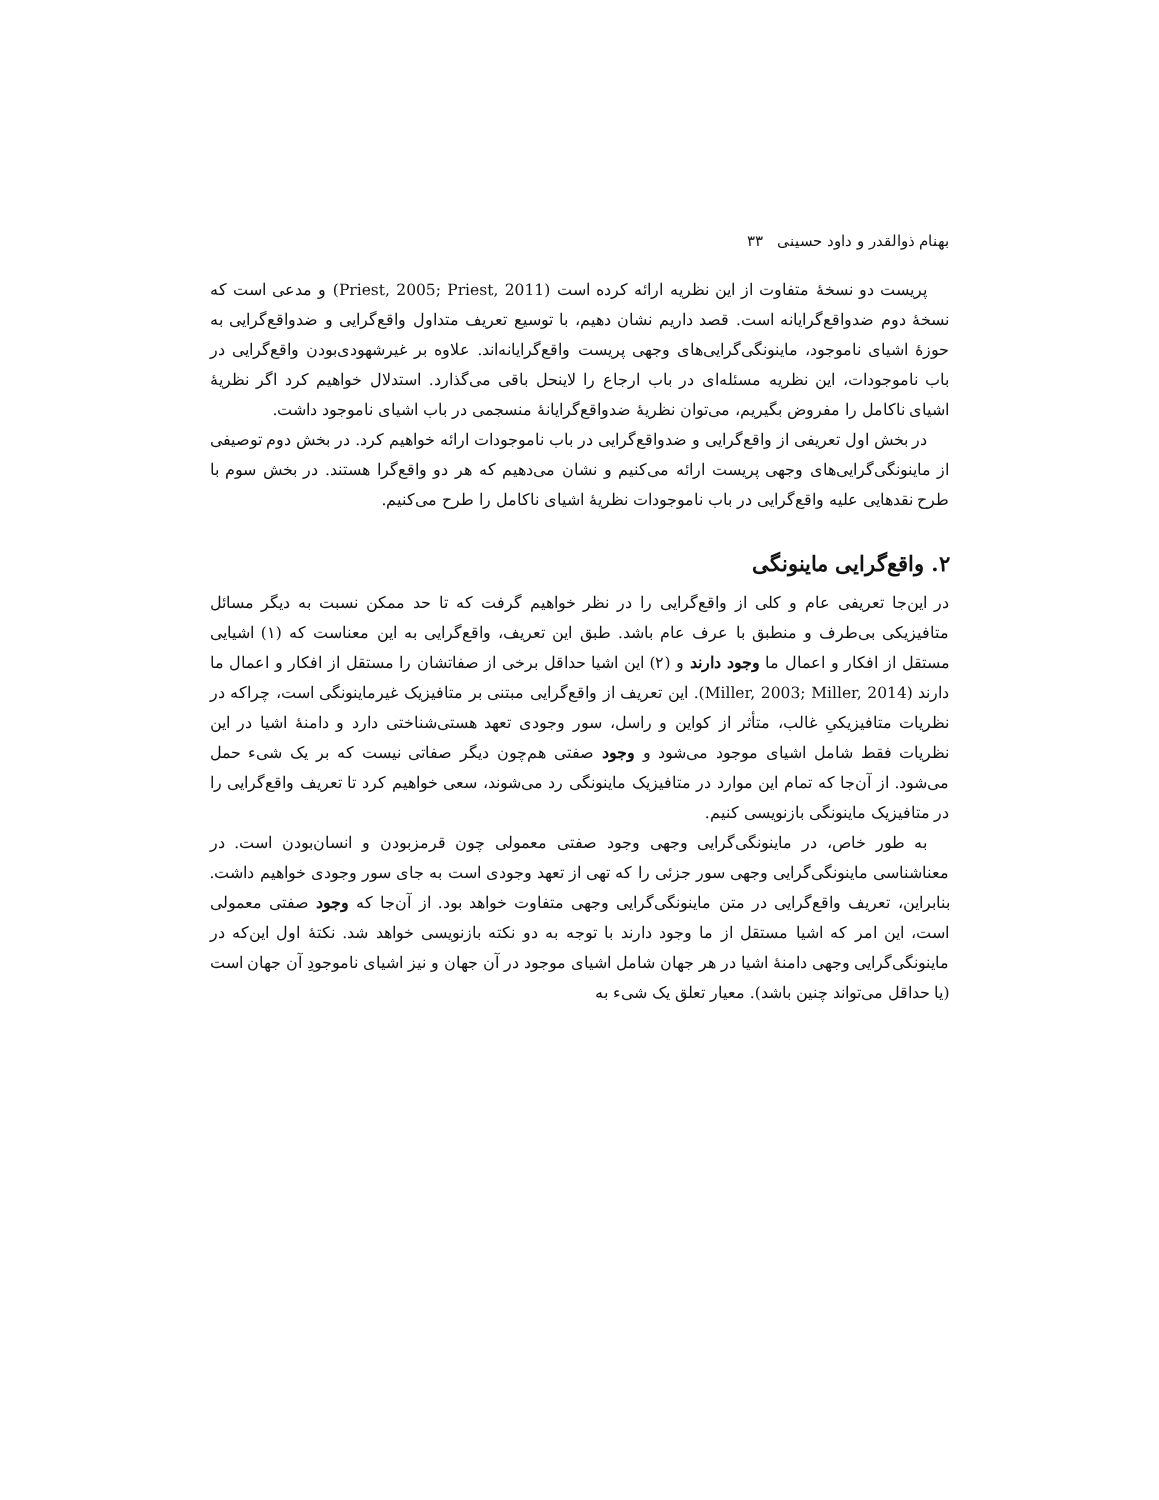بهنام ذوالقدر و داود حسینی ۳۳
پریست دو نسخهٔ متفاوت از این نظریه ارائه کرده است (Priest, 2005; Priest, 2011) و مدعی است که نسخهٔ دوم ضدواقع‌گرایانه است. قصد داریم نشان دهیم، با توسیع تعریف متداول واقع‌گرایی و ضدواقع‌گرایی به حوزهٔ اشیای ناموجود، ماینونگی‌گرایی‌های وجهی پریست واقع‌گرایانه‌اند. علاوه بر غیرشهودی‌بودن واقع‌گرایی در باب ناموجودات، این نظریه مسئله‌ای در باب ارجاع را لاینحل باقی می‌گذارد. استدلال خواهیم کرد اگر نظریهٔ اشیای ناکامل را مفروض بگیریم، می‌توان نظریهٔ ضدواقع‌گرایانهٔ منسجمی در باب اشیای ناموجود داشت.
در بخش اول تعریفی از واقع‌گرایی و ضدواقع‌گرایی در باب ناموجودات ارائه خواهیم کرد. در بخش دوم توصیفی از ماینونگی‌گرایی‌های وجهی پریست ارائه می‌کنیم و نشان می‌دهیم که هر دو واقع‌گرا هستند. در بخش سوم با طرح نقدهایی علیه واقع‌گرایی در باب ناموجودات نظریهٔ اشیای ناکامل را طرح می‌کنیم.
۲. واقع‌گرایی ماینونگی
در این‌جا تعریفی عام و کلی از واقع‌گرایی را در نظر خواهیم گرفت که تا حد ممکن نسبت به دیگر مسائل متافیزیکی بی‌طرف و منطبق با عرف عام باشد. طبق این تعریف، واقع‌گرایی به این معناست که (۱) اشیایی مستقل از افکار و اعمال ما وجود دارند و (۲) این اشیا حداقل برخی از صفاتشان را مستقل از افکار و اعمال ما دارند (Miller, 2003; Miller, 2014). این تعریف از واقع‌گرایی مبتنی بر متافیزیک غیرماینونگی است، چراکه در نظریات متافیزیکیِ غالب، متأثر از کواین و راسل، سور وجودی تعهد هستی‌شناختی دارد و دامنهٔ اشیا در این نظریات فقط شامل اشیای موجود می‌شود و وجود صفتی هم‌چون دیگر صفاتی نیست که بر یک شیء حمل می‌شود. از آن‌جا که تمام این موارد در متافیزیک ماینونگی رد می‌شوند، سعی خواهیم کرد تا تعریف واقع‌گرایی را در متافیزیک ماینونگی بازنویسی کنیم.
به طور خاص، در ماینونگی‌گرایی وجهی وجود صفتی معمولی چون قرمزبودن و انسان‌بودن است. در معناشناسی ماینونگی‌گرایی وجهی سور جزئی را که تهی از تعهد وجودی است به جای سور وجودی خواهیم داشت. بنابراین، تعریف واقع‌گرایی در متن ماینونگی‌گرایی وجهی متفاوت خواهد بود. از آن‌جا که وجود صفتی معمولی است، این امر که اشیا مستقل از ما وجود دارند با توجه به دو نکته بازنویسی خواهد شد. نکتهٔ اول این‌که در ماینونگی‌گرایی وجهی دامنهٔ اشیا در هر جهان شامل اشیای موجود در آن جهان و نیز اشیای ناموجودِ آن جهان است (یا حداقل می‌تواند چنین باشد). معیار تعلق یک شیء به